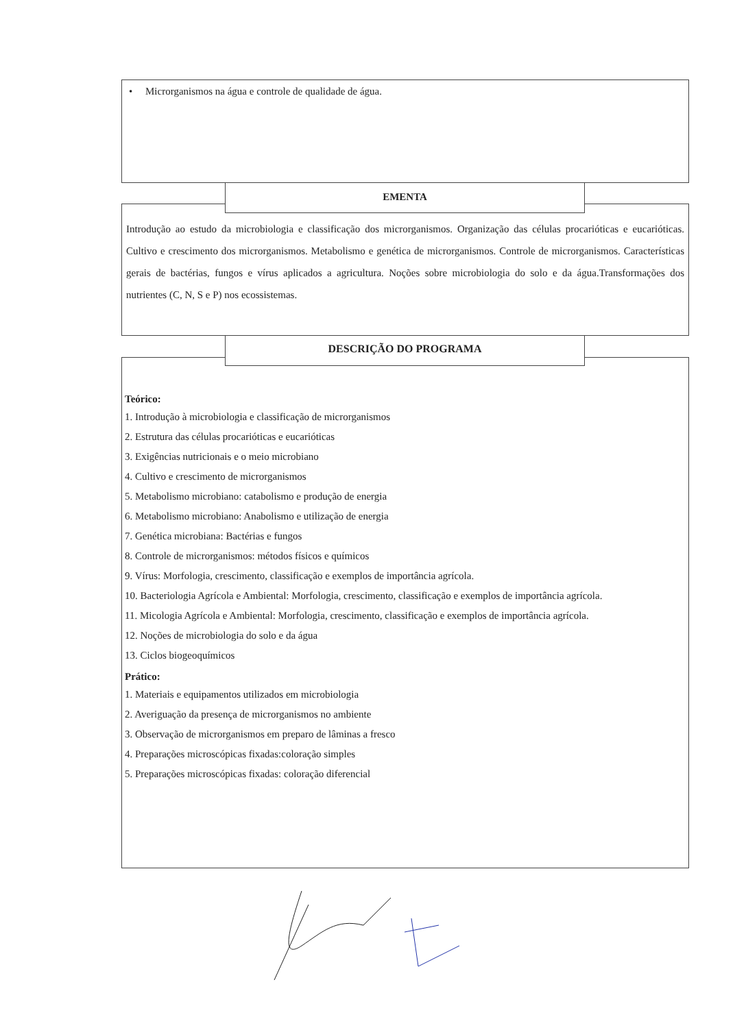• Microrganismos na água e controle de qualidade de água.
Introdução ao estudo da microbiologia e classificação dos microrganismos. Organização das células procarióticas e eucarióticas. Cultivo e crescimento dos microrganismos. Metabolismo e genética de microrganismos. Controle de microrganismos. Características gerais de bactérias, fungos e vírus aplicados a agricultura. Noções sobre microbiologia do solo e da água.Transformações dos nutrientes (C, N, S e P) nos ecossistemas.
EMENTA
Teórico:
1. Introdução à microbiologia e classificação de microrganismos
2. Estrutura das células procarióticas e eucarióticas
3. Exigências nutricionais e o meio microbiano
4. Cultivo e crescimento de microrganismos
5. Metabolismo microbiano: catabolismo e produção de energia
6. Metabolismo microbiano: Anabolismo e utilização de energia
7. Genética microbiana: Bactérias e fungos
8. Controle de microrganismos: métodos físicos e químicos
9. Vírus: Morfologia, crescimento, classificação e exemplos de importância agrícola.
10. Bacteriologia Agrícola e Ambiental: Morfologia, crescimento, classificação e exemplos de importância agrícola.
11. Micologia Agrícola e Ambiental: Morfologia, crescimento, classificação e exemplos de importância agrícola.
12. Noções de microbiologia do solo e da água
13. Ciclos biogeoquímicos
Prático:
1. Materiais e equipamentos utilizados em microbiologia
2. Averiguação da presença de microrganismos no ambiente
3. Observação de microrganismos em preparo de lâminas a fresco
4. Preparações microscópicas fixadas:coloração simples
5. Preparações microscópicas fixadas: coloração diferencial
DESCRIÇÃO DO PROGRAMA